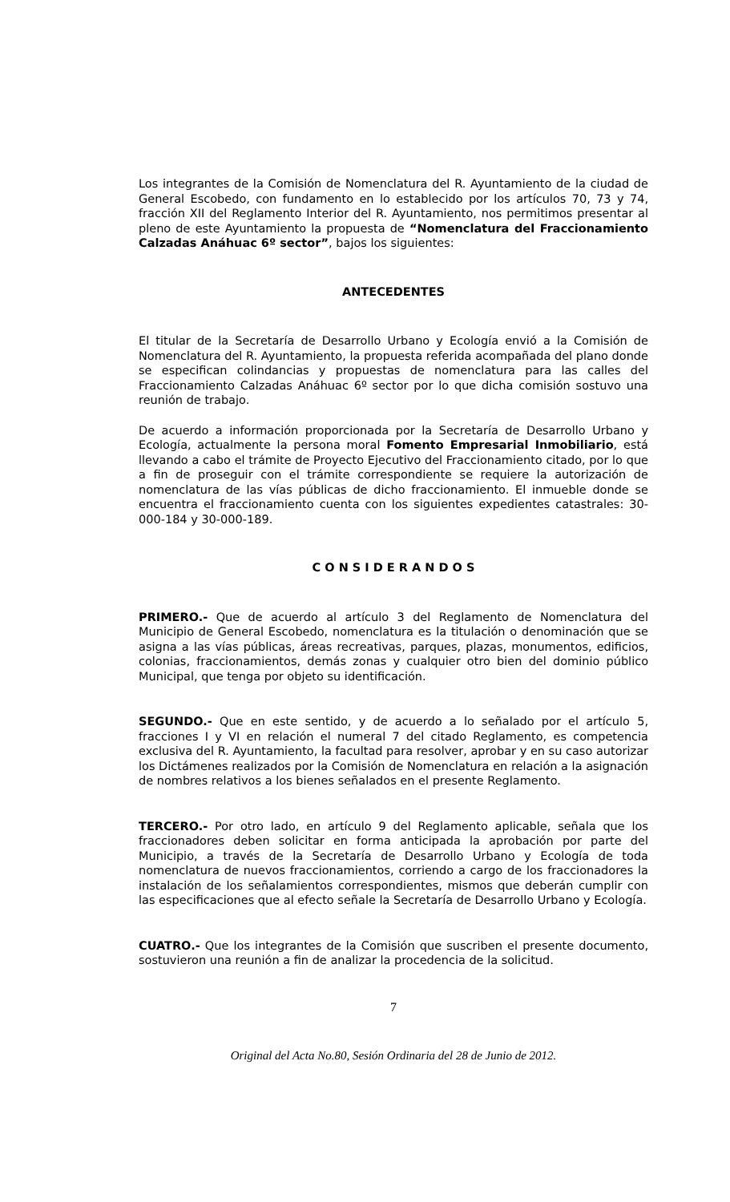Los integrantes de la Comisión de Nomenclatura del R. Ayuntamiento de la ciudad de General Escobedo, con fundamento en lo establecido por los artículos 70, 73 y 74, fracción XII del Reglamento Interior del R. Ayuntamiento, nos permitimos presentar al pleno de este Ayuntamiento la propuesta de “Nomenclatura del Fraccionamiento Calzadas Anáhuac 6º sector”, bajos los siguientes:
ANTECEDENTES
El titular de la Secretaría de Desarrollo Urbano y Ecología envió a la Comisión de Nomenclatura del R. Ayuntamiento, la propuesta referida acompañada del plano donde se especifican colindancias y propuestas de nomenclatura para las calles del Fraccionamiento Calzadas Anáhuac 6º sector por lo que dicha comisión sostuvo una reunión de trabajo.
De acuerdo a información proporcionada por la Secretaría de Desarrollo Urbano y Ecología, actualmente la persona moral Fomento Empresarial Inmobiliario, está llevando a cabo el trámite de Proyecto Ejecutivo del Fraccionamiento citado, por lo que a fin de proseguir con el trámite correspondiente se requiere la autorización de nomenclatura de las vías públicas de dicho fraccionamiento. El inmueble donde se encuentra el fraccionamiento cuenta con los siguientes expedientes catastrales: 30-000-184 y 30-000-189.
C O N S I D E R A N D O S
PRIMERO.- Que de acuerdo al artículo 3 del Reglamento de Nomenclatura del Municipio de General Escobedo, nomenclatura es la titulación o denominación que se asigna a las vías públicas, áreas recreativas, parques, plazas, monumentos, edificios, colonias, fraccionamientos, demás zonas y cualquier otro bien del dominio público Municipal, que tenga por objeto su identificación.
SEGUNDO.- Que en este sentido, y de acuerdo a lo señalado por el artículo 5, fracciones I y VI en relación el numeral 7 del citado Reglamento, es competencia exclusiva del R. Ayuntamiento, la facultad para resolver, aprobar y en su caso autorizar los Dictámenes realizados por la Comisión de Nomenclatura en relación a la asignación de nombres relativos a los bienes señalados en el presente Reglamento.
TERCERO.- Por otro lado, en artículo 9 del Reglamento aplicable, señala que los fraccionadores deben solicitar en forma anticipada la aprobación por parte del Municipio, a través de la Secretaría de Desarrollo Urbano y Ecología de toda nomenclatura de nuevos fraccionamientos, corriendo a cargo de los fraccionadores la instalación de los señalamientos correspondientes, mismos que deberán cumplir con las especificaciones que al efecto señale la Secretaría de Desarrollo Urbano y Ecología.
CUATRO.- Que los integrantes de la Comisión que suscriben el presente documento, sostuvieron una reunión a fin de analizar la procedencia de la solicitud.
7
Original del Acta No.80, Sesión Ordinaria del 28 de Junio de 2012.